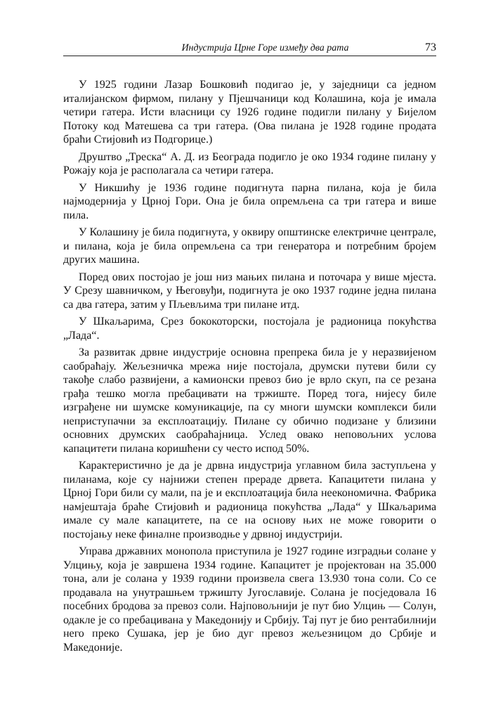Индустрија Црне Горе између два рата 73
У 1925 години Лазар Бошковић подигао је, у заједници са једном италијанском фирмом, пилану у Пјешчаници код Колашина, која је имала четири гатера. Исти власници су 1926 године подигли пилану у Бијелом Потоку код Матешева са три гатера. (Ова пилана је 1928 године продата браћи Стијовић из Подгорице.)
Друштво „Треска“ А. Д. из Београда подигло је око 1934 године пилану у Рожају која је располагала са четири гатера.
У Никшићу је 1936 године подигнута парна пилана, која је била најмодернија у Црној Гори. Она је била опремљена са три гатера и више пила.
У Колашину је била подигнута, у оквиру општинске електричне централе, и пилана, која је била опремљена са три генератора и потребним бројем других машина.
Поред ових постојао је још низ мањих пилана и поточара у више мјеста. У Срезу шавничком, у Његовуђи, подигнута је око 1937 године једна пилана са два гатера, затим у Пљевљима три пилане итд.
У Шкаљарима, Срез бококоторски, постојала је радионица покућства „Лада“.
За развитак дрвне индустрије основна препрека била је у неразвијеном саобраћају. Жељезничка мрежа није постојала, друмски путеви били су такође слабо развијени, а камионски превоз био је врло скуп, па се резана грађа тешко могла пребацивати на тржиште. Поред тога, нијесу биле изграђене ни шумске комуникације, па су многи шумски комплекси били неприступачни за експлоатацију. Пилане су обично подизане у близини основних друмских саобраћајница. Услед овако неповољних услова капацитети пилана коришћени су често испод 50%.
Карактеристично је да је дрвна индустрија углавном била заступљена у пиланама, које су најнижи степен прераде дрвета. Капацитети пилана у Црној Гори били су мали, па је и експлоатација била неекономична. Фабрика намјештаја браће Стијовић и радионица покућства „Лада“ у Шкаљарима имале су мале капацитете, па се на основу њих не може говорити о постојању неке финалне производње у дрвној индустрији.
Управа државних монопола приступила је 1927 године изградњи солане у Улцињу, која је завршена 1934 године. Капацитет је пројектован на 35.000 тона, али је солана у 1939 години произвела свега 13.930 тона соли. Со се продавала на унутрашњем тржишту Југославије. Солана је посједовала 16 посебних бродова за превоз соли. Најповољнији је пут био Улцињ — Солун, одакле је со пребацивана у Македонију и Србију. Тај пут је био рентабилнији него преко Сушака, јер је био дуг превоз жељезницом до Србије и Македоније.